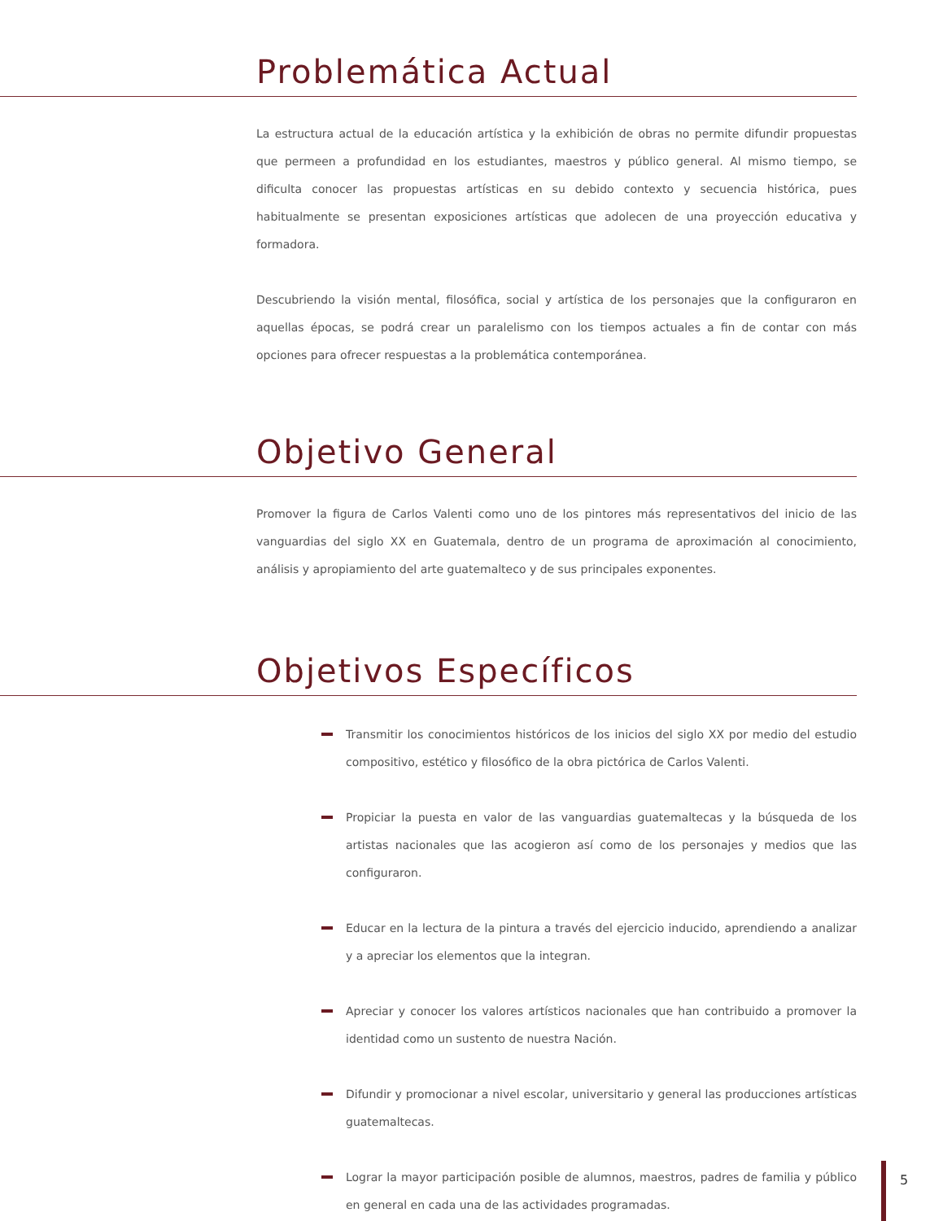Problemática Actual
La estructura actual de la educación artística y la exhibición de obras no permite difundir propuestas que permeen a profundidad en los estudiantes, maestros y público general. Al mismo tiempo, se dificulta conocer las propuestas artísticas en su debido contexto y secuencia histórica, pues habitualmente se presentan exposiciones artísticas que adolecen de una proyección educativa y formadora.
Descubriendo la visión mental, filosófica, social y artística de los personajes que la configuraron en aquellas épocas, se podrá crear un paralelismo con los tiempos actuales a fin de contar con más opciones para ofrecer respuestas a la problemática contemporánea.
Objetivo General
Promover la figura de Carlos Valenti como uno de los pintores más representativos del inicio de las vanguardias del siglo XX en Guatemala, dentro de un programa de aproximación al conocimiento, análisis y apropiamiento del arte guatemalteco y de sus principales exponentes.
Objetivos Específicos
Transmitir los conocimientos históricos de los inicios del siglo XX por medio del estudio compositivo, estético y filosófico de la obra pictórica de Carlos Valenti.
Propiciar la puesta en valor de las vanguardias guatemaltecas y la búsqueda de los artistas nacionales que las acogieron así como de los personajes y medios que las configuraron.
Educar en la lectura de la pintura a través del ejercicio inducido, aprendiendo a analizar y a apreciar los elementos que la integran.
Apreciar y conocer los valores artísticos nacionales que han contribuido a promover la identidad como un sustento de nuestra Nación.
Difundir y promocionar a nivel escolar, universitario y general las producciones artísticas guatemaltecas.
Lograr la mayor participación posible de alumnos, maestros, padres de familia y público en general en cada una de las actividades programadas.
5